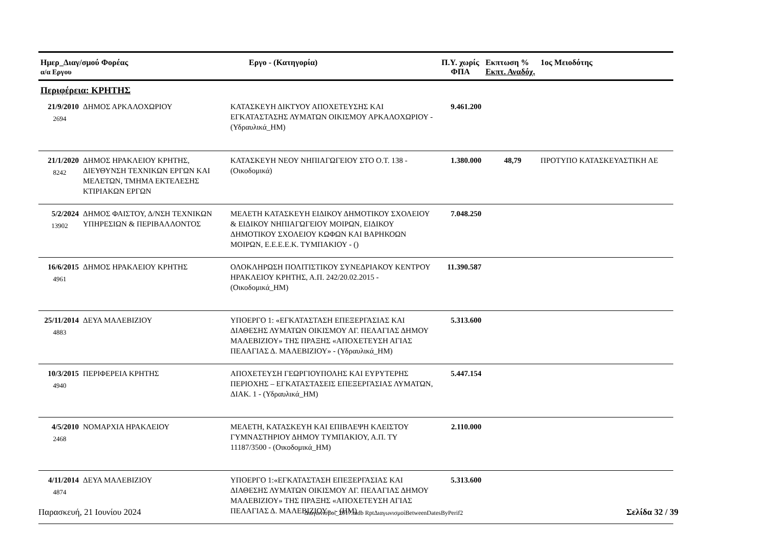| Ημερ_Διαγ/σμού Φορέας α/α Εργου | | Εργο - (Κατηγορία) | Π.Υ. χωρίς ΦΠΑ | Εκπτωση % Εκπτ. Αναδόχ. | | 1ος Μειοδότης |
| --- | --- | --- | --- | --- | --- | --- |
| Περιφέρεια: ΚΡΗΤΗΣ | | | | | | |
| 21/9/2010 2694 | ΔΗΜΟΣ ΑΡΚΑΛΟΧΩΡΙΟΥ | ΚΑΤΑΣΚΕΥΗ ΔΙΚΤΥΟΥ ΑΠΟΧΕΤΕΥΣΗΣ ΚΑΙ ΕΓΚΑΤΑΣΤΑΣΗΣ ΛΥΜΑΤΩΝ ΟΙΚΙΣΜΟΥ ΑΡΚΑΛΟΧΩΡΙΟΥ - (Υδραυλικά_ΗΜ) | 9.461.200 | | | |
| 21/1/2020 8242 | ΔΗΜΟΣ ΗΡΑΚΛΕΙΟΥ ΚΡΗΤΗΣ, ΔΙΕΥΘΥΝΣΗ ΤΕΧΝΙΚΩΝ ΕΡΓΩΝ ΚΑΙ ΜΕΛΕΤΩΝ, ΤΜΗΜΑ ΕΚΤΕΛΕΣΗΣ ΚΤΙΡΙΑΚΩΝ ΕΡΓΩΝ | ΚΑΤΑΣΚΕΥΗ ΝΕΟΥ ΝΗΠΙΑΓΩΓΕΙΟΥ ΣΤΟ Ο.Τ. 138 - (Οικοδομικά) | 1.380.000 | 48,79 | | ΠΡΟΤΥΠΟ ΚΑΤΑΣΚΕΥΑΣΤΙΚΗ ΑΕ |
| 5/2/2024 13902 | ΔΗΜΟΣ ΦΑΙΣΤΟΥ, Δ/ΝΣΗ ΤΕΧΝΙΚΩΝ ΥΠΗΡΕΣΙΩΝ & ΠΕΡΙΒΑΛΛΟΝΤΟΣ | ΜΕΛΕΤΗ ΚΑΤΑΣΚΕΥΗ ΕΙΔΙΚΟΥ ΔΗΜΟΤΙΚΟΥ ΣΧΟΛΕΙΟΥ & ΕΙΔΙΚΟΥ ΝΗΠΙΑΓΩΓΕΙΟΥ ΜΟΙΡΩΝ, ΕΙΔΙΚΟΥ ΔΗΜΟΤΙΚΟΥ ΣΧΟΛΕΙΟΥ ΚΩΦΩΝ ΚΑΙ ΒΑΡΗΚΟΩΝ ΜΟΙΡΩΝ, Ε.Ε.Ε.Ε.Κ. ΤΥΜΠΑΚΙΟΥ - () | 7.048.250 | | | |
| 16/6/2015 4961 | ΔΗΜΟΣ ΗΡΑΚΛΕΙΟΥ ΚΡΗΤΗΣ | ΟΛΟΚΛΗΡΩΣΗ ΠΟΛΙΤΙΣΤΙΚΟΥ ΣΥΝΕΔΡΙΑΚΟΥ ΚΕΝΤΡΟΥ ΗΡΑΚΛΕΙΟΥ ΚΡΗΤΗΣ, Α.Π. 242/20.02.2015 - (Οικοδομικά_ΗΜ) | 11.390.587 | | | |
| 25/11/2014 4883 | ΔΕΥΑ ΜΑΛΕΒΙΖΙΟΥ | ΥΠΟΕΡΓΟ 1: «ΕΓΚΑΤΑΣΤΑΣΗ ΕΠΕΞΕΡΓΑΣΙΑΣ ΚΑΙ ΔΙΑΘΕΣΗΣ ΛΥΜΑΤΩΝ ΟΙΚΙΣΜΟΥ ΑΓ. ΠΕΛΑΓΙΑΣ ΔΗΜΟΥ ΜΑΛΕΒΙΖΙΟΥ» ΤΗΣ ΠΡΑΞΗΣ «ΑΠΟΧΕΤΕΥΣΗ ΑΓΙΑΣ ΠΕΛΑΓΙΑΣ Δ. ΜΑΛΕΒΙΖΙΟΥ» - (Υδραυλικά_ΗΜ) | 5.313.600 | | | |
| 10/3/2015 4940 | ΠΕΡΙΦΕΡΕΙΑ ΚΡΗΤΗΣ | ΑΠΟΧΕΤΕΥΣΗ ΓΕΩΡΓΙΟΥΠΟΛΗΣ ΚΑΙ ΕΥΡΥΤΕΡΗΣ ΠΕΡΙΟΧΗΣ – ΕΓΚΑΤΑΣΤΑΣΕΙΣ ΕΠΕΞΕΡΓΑΣΙΑΣ ΛΥΜΑΤΩΝ, ΔΙΑΚ. 1 - (Υδραυλικά_ΗΜ) | 5.447.154 | | | |
| 4/5/2010 2468 | ΝΟΜΑΡΧΙΑ ΗΡΑΚΛΕΙΟΥ | ΜΕΛΕΤΗ, ΚΑΤΑΣΚΕΥΗ ΚΑΙ ΕΠΙΒΛΕΨΗ ΚΛΕΙΣΤΟΥ ΓΥΜΝΑΣΤΗΡΙΟΥ ΔΗΜΟΥ ΤΥΜΠΑΚΙΟΥ, Α.Π. ΤΥ 11187/3500 - (Οικοδομικά_ΗΜ) | 2.110.000 | | | |
| 4/11/2014 4874 | ΔΕΥΑ ΜΑΛΕΒΙΖΙΟΥ | ΥΠΟΕΡΓΟ 1:«ΕΓΚΑΤΑΣΤΑΣΗ ΕΠΕΞΕΡΓΑΣΙΑΣ ΚΑΙ ΔΙΑΘΕΣΗΣ ΛΥΜΑΤΩΝ ΟΙΚΙΣΜΟΥ ΑΓ. ΠΕΛΑΓΙΑΣ ΔΗΜΟΥ ΜΑΛΕΒΙΖΙΟΥ» ΤΗΣ ΠΡΑΞΗΣ «ΑΠΟΧΕΤΕΥΣΗ ΑΓΙΑΣ ΠΕΛΑΓΙΑΣ Δ. ΜΑΛΕΒΙΖΙΟΥ». - (ΗΜ) | 5.313.600 | | | |
Παρασκευή, 21 Ιουνίου 2024 Διαγωνισμοί_2017.mdb RptΔιαγωνισμοίBetweenDatesByPerif2 Σελίδα 32 / 39